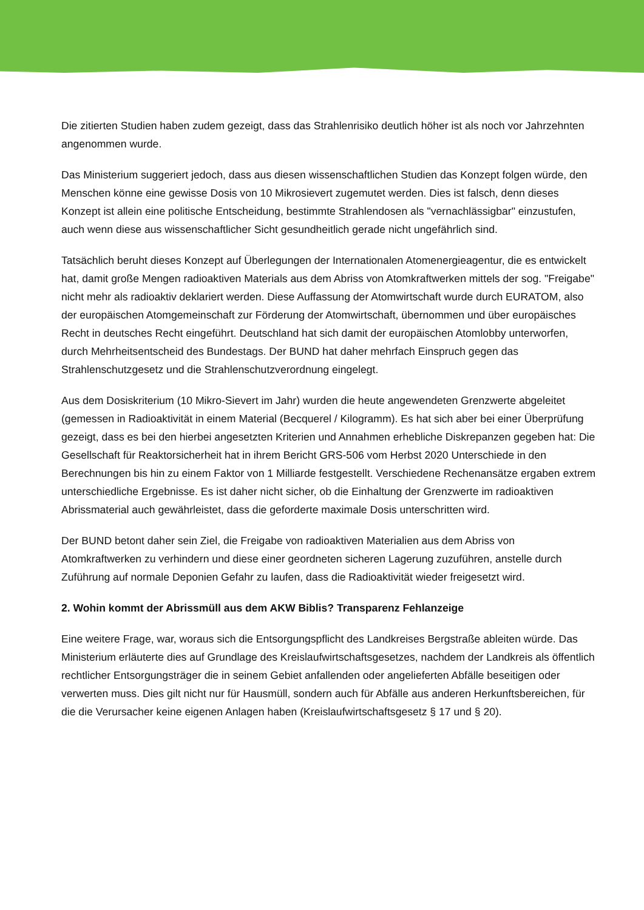Die zitierten Studien haben zudem gezeigt, dass das Strahlenrisiko deutlich höher ist als noch vor Jahrzehnten angenommen wurde.
Das Ministerium suggeriert jedoch, dass aus diesen wissenschaftlichen Studien das Konzept folgen würde, den Menschen könne eine gewisse Dosis von 10 Mikrosievert zugemutet werden. Dies ist falsch, denn dieses Konzept ist allein eine politische Entscheidung, bestimmte Strahlendosen als "vernachlässigbar" einzustufen, auch wenn diese aus wissenschaftlicher Sicht gesundheitlich gerade nicht ungefährlich sind.
Tatsächlich beruht dieses Konzept auf Überlegungen der Internationalen Atomenergieagentur, die es entwickelt hat, damit große Mengen radioaktiven Materials aus dem Abriss von Atomkraftwerken mittels der sog. "Freigabe" nicht mehr als radioaktiv deklariert werden. Diese Auffassung der Atomwirtschaft wurde durch EURATOM, also der europäischen Atomgemeinschaft zur Förderung der Atomwirtschaft, übernommen und über europäisches Recht in deutsches Recht eingeführt. Deutschland hat sich damit der europäischen Atomlobby unterworfen, durch Mehrheitsentscheid des Bundestags. Der BUND hat daher mehrfach Einspruch gegen das Strahlenschutzgesetz und die Strahlenschutzverordnung eingelegt.
Aus dem Dosiskriterium (10 Mikro-Sievert im Jahr) wurden die heute angewendeten Grenzwerte abgeleitet (gemessen in Radioaktivität in einem Material (Becquerel / Kilogramm). Es hat sich aber bei einer Überprüfung gezeigt, dass es bei den hierbei angesetzten Kriterien und Annahmen erhebliche Diskrepanzen gegeben hat: Die Gesellschaft für Reaktorsicherheit hat in ihrem Bericht GRS-506 vom Herbst 2020 Unterschiede in den Berechnungen bis hin zu einem Faktor von 1 Milliarde festgestellt. Verschiedene Rechenansätze ergaben extrem unterschiedliche Ergebnisse. Es ist daher nicht sicher, ob die Einhaltung der Grenzwerte im radioaktiven Abrissmaterial auch gewährleistet, dass die geforderte maximale Dosis unterschritten wird.
Der BUND betont daher sein Ziel, die Freigabe von radioaktiven Materialien aus dem Abriss von Atomkraftwerken zu verhindern und diese einer geordneten sicheren Lagerung zuzuführen, anstelle durch Zuführung auf normale Deponien Gefahr zu laufen, dass die Radioaktivität wieder freigesetzt wird.
2. Wohin kommt der Abrissmüll aus dem AKW Biblis? Transparenz Fehlanzeige
Eine weitere Frage, war, woraus sich die Entsorgungspflicht des Landkreises Bergstraße ableiten würde. Das Ministerium erläuterte dies auf Grundlage des Kreislaufwirtschaftsgesetzes, nachdem der Landkreis als öffentlich rechtlicher Entsorgungsträger die in seinem Gebiet anfallenden oder angelieferten Abfälle beseitigen oder verwerten muss. Dies gilt nicht nur für Hausmüll, sondern auch für Abfälle aus anderen Herkunftsbereichen, für die die Verursacher keine eigenen Anlagen haben (Kreislaufwirtschaftsgesetz § 17 und § 20).